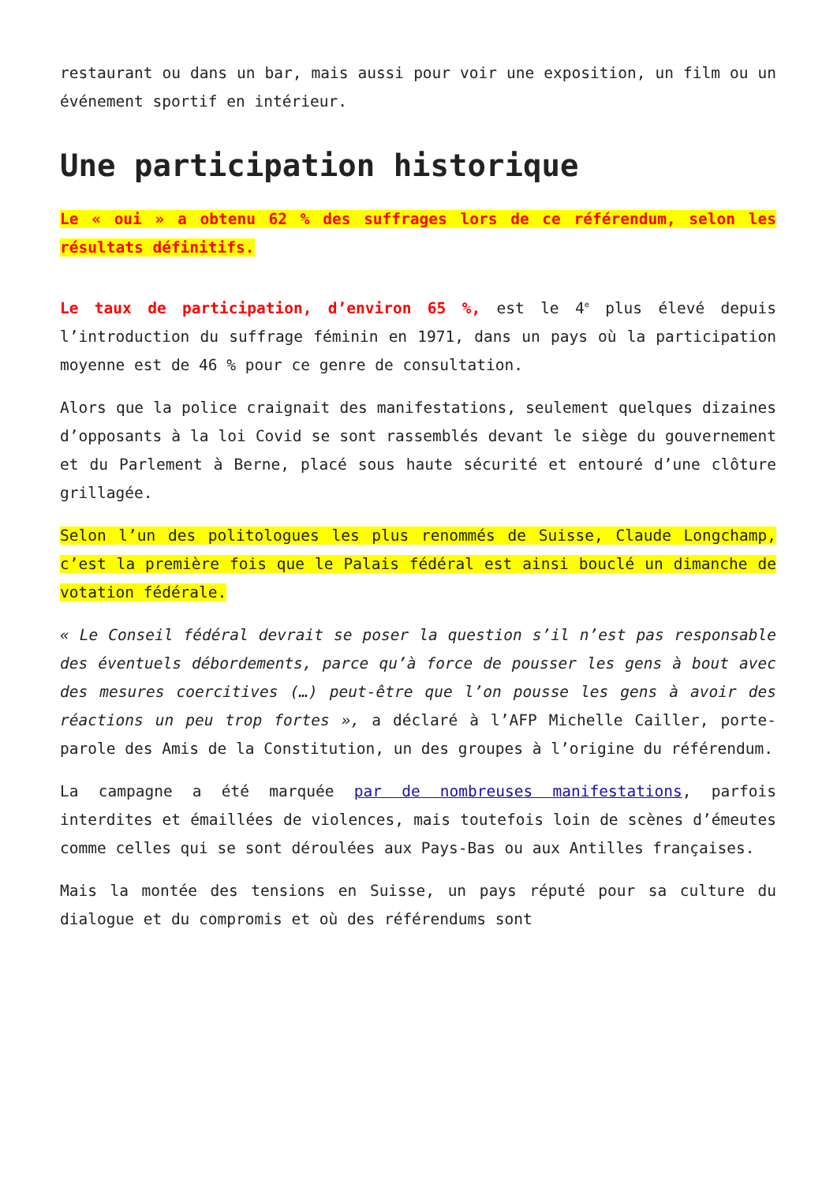restaurant ou dans un bar, mais aussi pour voir une exposition, un film ou un événement sportif en intérieur.
Une participation historique
Le « oui » a obtenu 62 % des suffrages lors de ce référendum, selon les résultats définitifs.
Le taux de participation, d’environ 65 %, est le 4<sup>e</sup> plus élevé depuis l’introduction du suffrage féminin en 1971, dans un pays où la participation moyenne est de 46 % pour ce genre de consultation.
Alors que la police craignait des manifestations, seulement quelques dizaines d’opposants à la loi Covid se sont rassemblés devant le siège du gouvernement et du Parlement à Berne, placé sous haute sécurité et entouré d’une clôture grillagée.
Selon l’un des politologues les plus renommés de Suisse, Claude Longchamp, c’est la première fois que le Palais fédéral est ainsi bouclé un dimanche de votation fédérale.
« Le Conseil fédéral devrait se poser la question s’il n’est pas responsable des éventuels débordements, parce qu’à force de pousser les gens à bout avec des mesures coercitives (…) peut-être que l’on pousse les gens à avoir des réactions un peu trop fortes », a déclaré à l’AFP Michelle Cailler, porte-parole des Amis de la Constitution, un des groupes à l’origine du référendum.
La campagne a été marquée par de nombreuses manifestations, parfois interdites et émaillées de violences, mais toutefois loin de scènes d’émeutes comme celles qui se sont déroulées aux Pays-Bas ou aux Antilles françaises.
Mais la montée des tensions en Suisse, un pays réputé pour sa culture du dialogue et du compromis et où des référendums sont